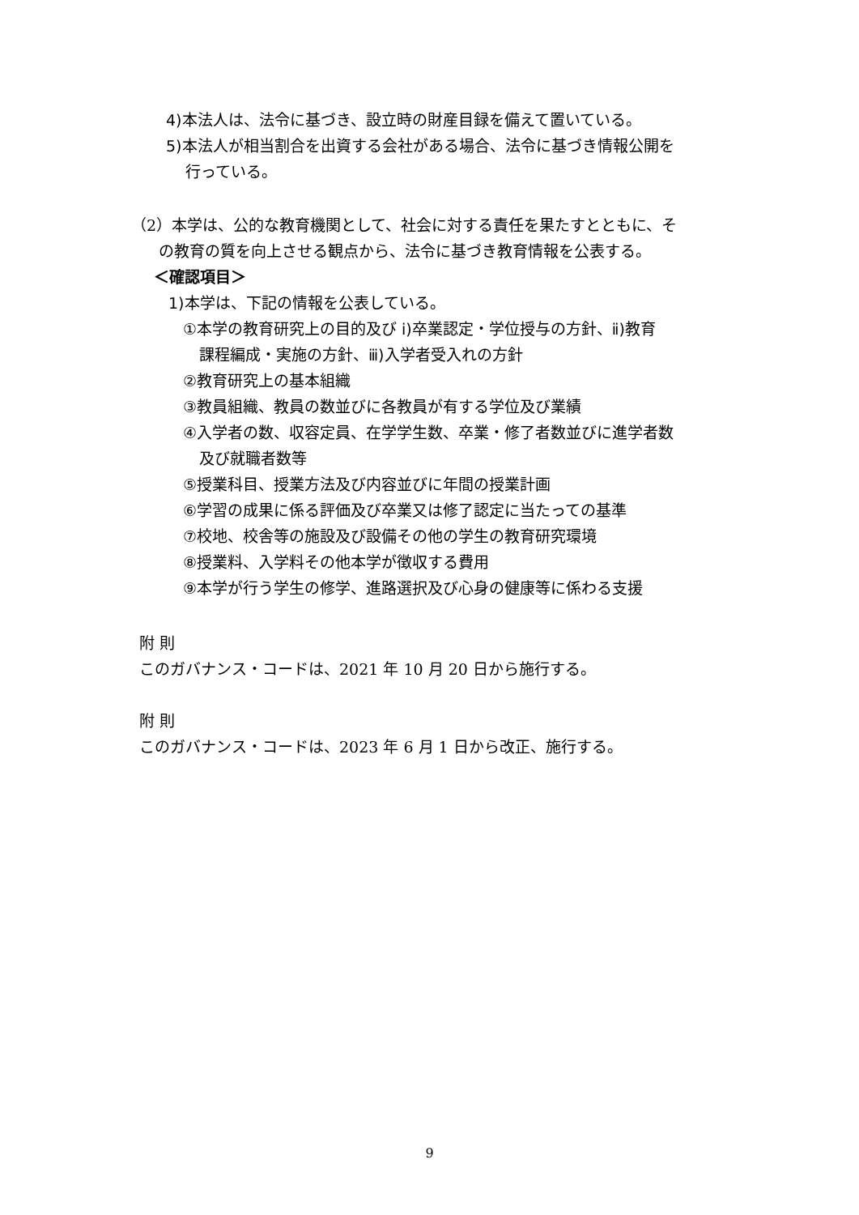4)本法人は、法令に基づき、設立時の財産目録を備えて置いている。
5)本法人が相当割合を出資する会社がある場合、法令に基づき情報公開を
行っている。
（2）本学は、公的な教育機関として、社会に対する責任を果たすとともに、そ
の教育の質を向上させる観点から、法令に基づき教育情報を公表する。
＜確認項目＞
1)本学は、下記の情報を公表している。
①本学の教育研究上の目的及び ⅰ)卒業認定・学位授与の方針、ⅱ)教育
課程編成・実施の方針、ⅲ)入学者受入れの方針
②教育研究上の基本組織
③教員組織、教員の数並びに各教員が有する学位及び業績
④入学者の数、収容定員、在学学生数、卒業・修了者数並びに進学者数
及び就職者数等
⑤授業科目、授業方法及び内容並びに年間の授業計画
⑥学習の成果に係る評価及び卒業又は修了認定に当たっての基準
⑦校地、校舎等の施設及び設備その他の学生の教育研究環境
⑧授業料、入学料その他本学が徴収する費用
⑨本学が行う学生の修学、進路選択及び心身の健康等に係わる支援
附 則
このガバナンス・コードは、2021 年 10 月 20 日から施行する。
附 則
このガバナンス・コードは、2023 年 6 月 1 日から改正、施行する。
9